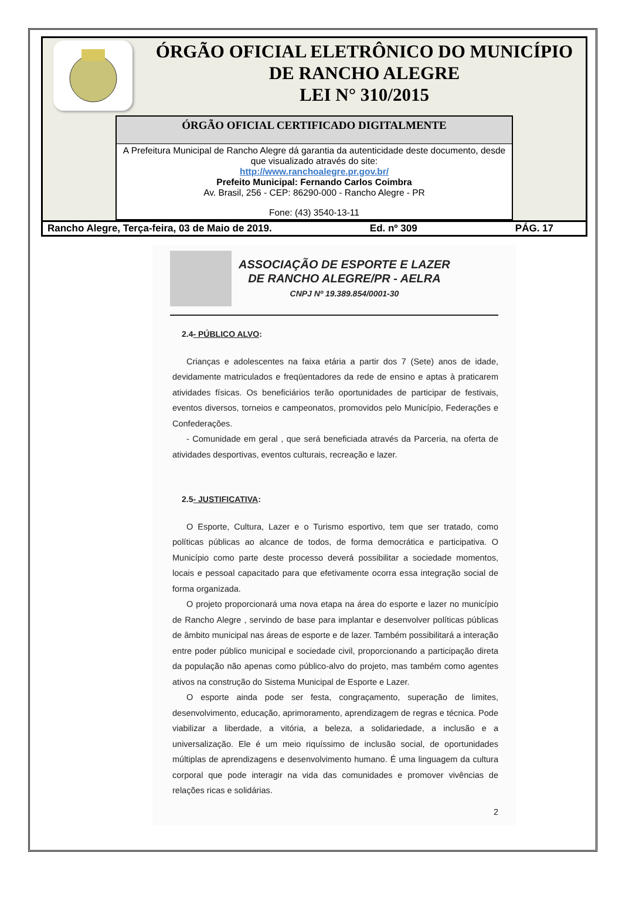ÓRGÃO OFICIAL ELETRÔNICO DO MUNICÍPIO
DE RANCHO ALEGRE
LEI N° 310/2015
ÓRGÃO OFICIAL CERTIFICADO DIGITALMENTE
A Prefeitura Municipal de Rancho Alegre dá garantia da autenticidade deste documento, desde que visualizado através do site:
http://www.ranchoalegre.pr.gov.br/
Prefeito Municipal: Fernando Carlos Coimbra
Av. Brasil, 256 - CEP: 86290-000 - Rancho Alegre - PR
Fone: (43) 3540-13-11
Rancho Alegre, Terça-feira, 03 de Maio de 2019. Ed. nº 309 PÁG. 17
ASSOCIAÇÃO DE ESPORTE E LAZER
DE RANCHO ALEGRE/PR - AELRA
CNPJ Nº 19.389.854/0001-30
2.4- PÚBLICO ALVO:
Crianças e adolescentes na faixa etária a partir dos 7 (Sete) anos de idade, devidamente matriculados e freqüentadores da rede de ensino e aptas à praticarem atividades físicas. Os beneficiários terão oportunidades de participar de festivais, eventos diversos, torneios e campeonatos, promovidos pelo Município, Federações e Confederações.
- Comunidade em geral , que será beneficiada através da Parceria, na oferta de atividades desportivas, eventos culturais, recreação e lazer.
2.5- JUSTIFICATIVA:
O Esporte, Cultura, Lazer e o Turismo esportivo, tem que ser tratado, como políticas públicas ao alcance de todos, de forma democrática e participativa. O Município como parte deste processo deverá possibilitar a sociedade momentos, locais e pessoal capacitado para que efetivamente ocorra essa integração social de forma organizada.
O projeto proporcionará uma nova etapa na área do esporte e lazer no município de Rancho Alegre , servindo de base para implantar e desenvolver políticas públicas de âmbito municipal nas áreas de esporte e de lazer. Também possibilitará a interação entre poder público municipal e sociedade civil, proporcionando a participação direta da população não apenas como público-alvo do projeto, mas também como agentes ativos na construção do Sistema Municipal de Esporte e Lazer.
O esporte ainda pode ser festa, congraçamento, superação de limites, desenvolvimento, educação, aprimoramento, aprendizagem de regras e técnica. Pode viabilizar a liberdade, a vitória, a beleza, a solidariedade, a inclusão e a universalização. Ele é um meio riquíssimo de inclusão social, de oportunidades múltiplas de aprendizagens e desenvolvimento humano. É uma linguagem da cultura corporal que pode interagir na vida das comunidades e promover vivências de relações ricas e solidárias.
2